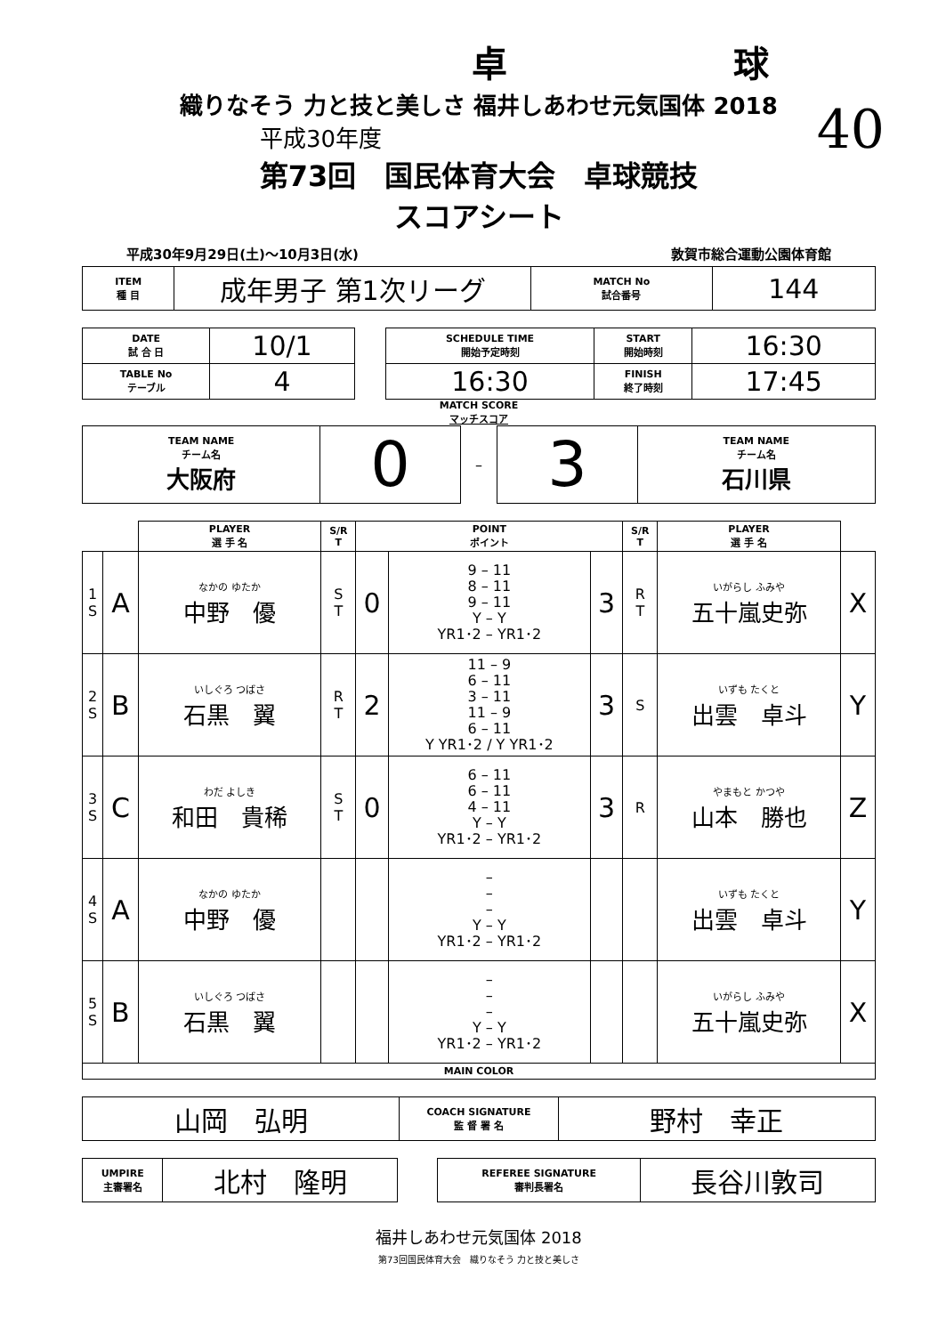卓 球
40
織りなそう 力と技と美しさ 福井しあわせ元気国体 2018
平成30年度
第73回　国民体育大会　卓球競技
スコアシート
平成30年9月29日(土)～10月3日(水) 敦賀市総合運動公園体育館
| ITEM 種 目 | 成年男子 第1次リーグ | MATCH No 試合番号 | 144 |
| DATE 試 合 日 | 10/1 | | SCHEDULE TIME 開始予定時刻 | START 開始時刻 | 16:30 |
| TABLE No テーブル | 4 | | 16:30 | FINISH 終了時刻 | 17:45 |
MATCH SCORE
マッチスコア
| TEAM NAME チーム名 大阪府 | 0 | – | 3 | TEAM NAME チーム名 石川県 |
| | | PLAYER 選 手 名 | S/R T | POINT ポイント | | | S/R T | PLAYER 選 手 名 | |
| 1 S | A | なかの ゆたか 中野 優 | S T | 0 | 9 – 11 8 – 11 9 – 11 Y – Y YR1･2 – YR1･2 | 3 | R T | いがらし ふみや 五十嵐史弥 | X |
| 2 S | B | いしぐろ つばさ 石黒 翼 | R T | 2 | 11 – 9 6 – 11 3 – 11 11 – 9 6 – 11 Y YR1･2 / Y YR1･2 | 3 | S | いずも たくと 出雲 卓斗 | Y |
| 3 S | C | わだ よしき 和田 貴稀 | S T | 0 | 6 – 11 6 – 11 4 – 11 Y – Y YR1･2 – YR1･2 | 3 | R | やまもと かつや 山本 勝也 | Z |
| 4 S | A | なかの ゆたか 中野 優 | | | – – – Y – Y YR1･2 – YR1･2 | | | いずも たくと 出雲 卓斗 | Y |
| 5 S | B | いしぐろ つばさ 石黒 翼 | | | – – – Y – Y YR1･2 – YR1･2 | | | いがらし ふみや 五十嵐史弥 | X |
| MAIN COLOR | | | | | | | | | |
| 山岡 弘明 | COACH SIGNATURE 監 督 署 名 | 野村 幸正 |
| UMPIRE 主審署名 | 北村 隆明 | | REFEREE SIGNATURE 審判長署名 | 長谷川敦司 |
福井しあわせ元気国体 2018
第73回国民体育大会　織りなそう 力と技と美しさ